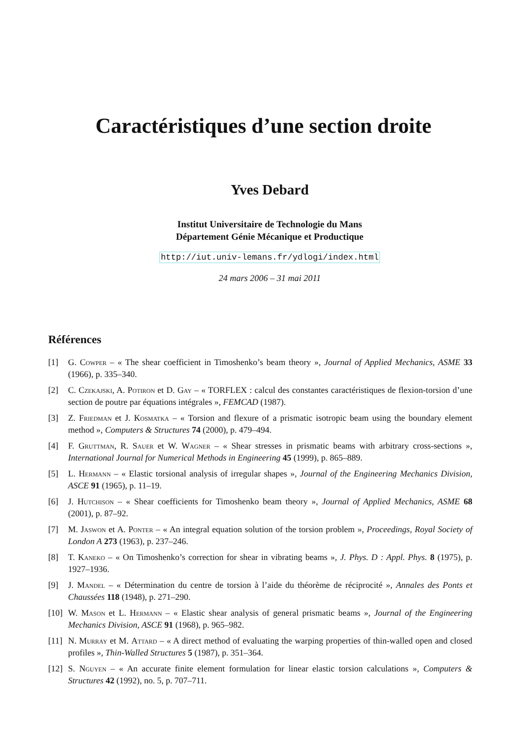Caractéristiques d’une section droite
Yves Debard
Institut Universitaire de Technologie du Mans
Département Génie Mécanique et Productique
http://iut.univ-lemans.fr/ydlogi/index.html
24 mars 2006 – 31 mai 2011
Références
[1] G. Cowper – « The shear coefficient in Timoshenko’s beam theory », Journal of Applied Mechanics, ASME 33 (1966), p. 335–340.
[2] C. Czekajski, A. Potiron et D. Gay – « TORFLEX : calcul des constantes caractéristiques de flexion-torsion d’une section de poutre par équations intégrales », FEMCAD (1987).
[3] Z. Friedman et J. Kosmatka – « Torsion and flexure of a prismatic isotropic beam using the boundary element method », Computers & Structures 74 (2000), p. 479–494.
[4] F. Gruttman, R. Sauer et W. Wagner – « Shear stresses in prismatic beams with arbitrary cross-sections », International Journal for Numerical Methods in Engineering 45 (1999), p. 865–889.
[5] L. Hermann – « Elastic torsional analysis of irregular shapes », Journal of the Engineering Mechanics Division, ASCE 91 (1965), p. 11–19.
[6] J. Hutchison – « Shear coefficients for Timoshenko beam theory », Journal of Applied Mechanics, ASME 68 (2001), p. 87–92.
[7] M. Jaswon et A. Ponter – « An integral equation solution of the torsion problem », Proceedings, Royal Society of London A 273 (1963), p. 237–246.
[8] T. Kaneko – « On Timoshenko’s correction for shear in vibrating beams », J. Phys. D : Appl. Phys. 8 (1975), p. 1927–1936.
[9] J. Mandel – « Détermination du centre de torsion à l’aide du théorème de réciprocité », Annales des Ponts et Chaussées 118 (1948), p. 271–290.
[10] W. Mason et L. Hermann – « Elastic shear analysis of general prismatic beams », Journal of the Engineering Mechanics Division, ASCE 91 (1968), p. 965–982.
[11] N. Murray et M. Attard – « A direct method of evaluating the warping properties of thin-walled open and closed profiles », Thin-Walled Structures 5 (1987), p. 351–364.
[12] S. Nguyen – « An accurate finite element formulation for linear elastic torsion calculations », Computers & Structures 42 (1992), no. 5, p. 707–711.